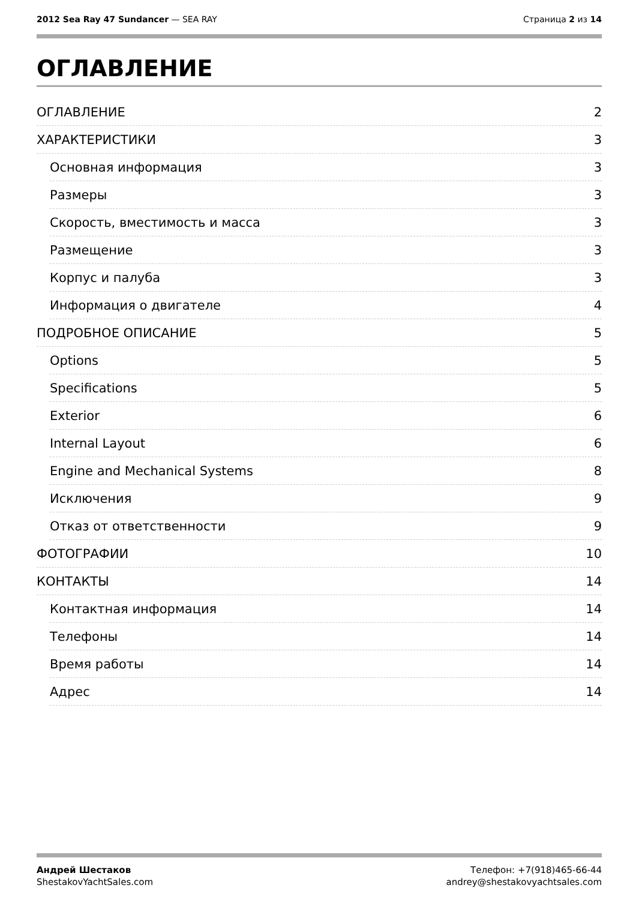2012 Sea Ray 47 Sundancer — SEA RAY
Страница 2 из 14
ОГЛАВЛЕНИЕ
ОГЛАВЛЕНИЕ 2
ХАРАКТЕРИСТИКИ 3
Основная информация 3
Размеры 3
Скорость, вместимость и масса 3
Размещение 3
Корпус и палуба 3
Информация о двигателе 4
ПОДРОБНОЕ ОПИСАНИЕ 5
Options 5
Specifications 5
Exterior 6
Internal Layout 6
Engine and Mechanical Systems 8
Исключения 9
Отказ от ответственности 9
ФОТОГРАФИИ 10
КОНТАКТЫ 14
Контактная информация 14
Телефоны 14
Время работы 14
Адрес 14
Андрей Шестаков
ShestakovYachtSales.com
Телефон: +7(918)465-66-44
andrey@shestakovyachtsales.com